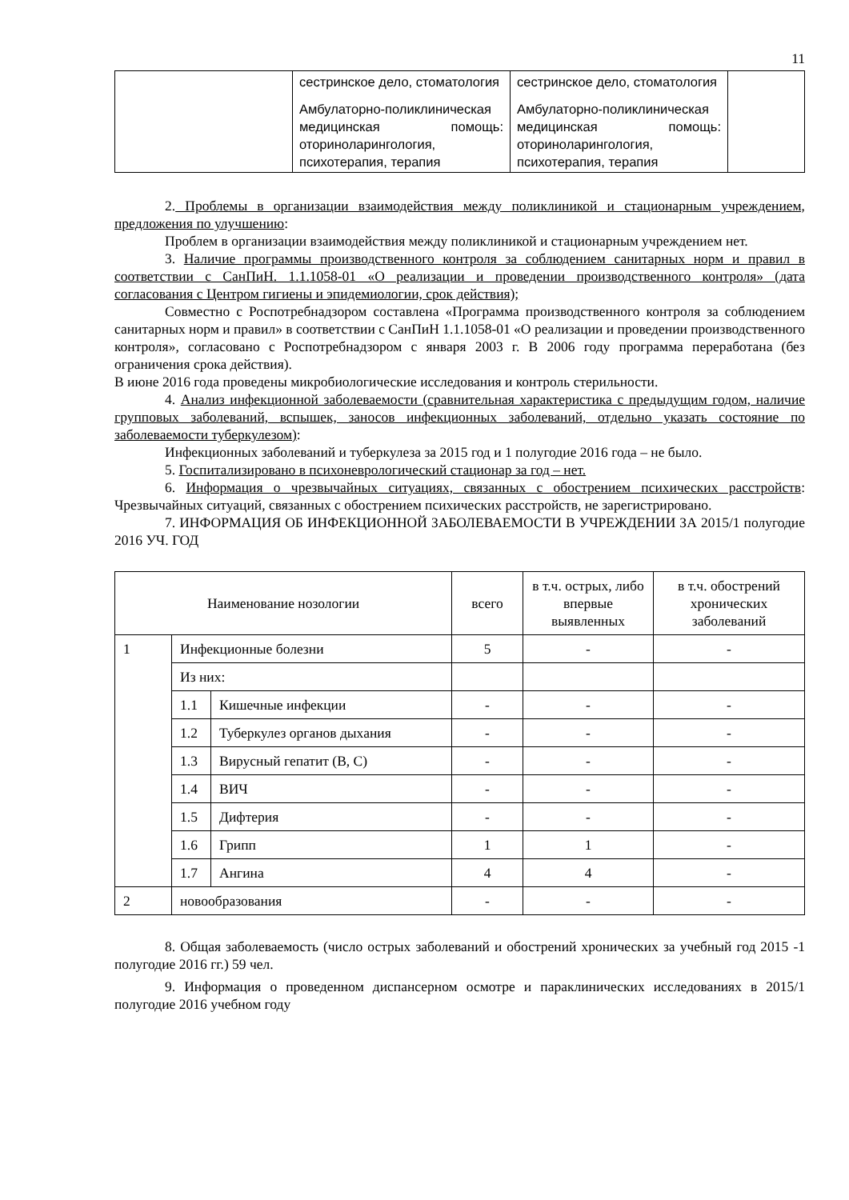11
| | сестринское дело, стоматология Амбулаторно-поликлиническая медицинская помощь: оториноларингология, психотерапия, терапия | сестринское дело, стоматология Амбулаторно-поликлиническая медицинская помощь: оториноларингология, психотерапия, терапия | |
2. Проблемы в организации взаимодействия между поликлиникой и стационарным учреждением, предложения по улучшению:
Проблем в организации взаимодействия между поликлиникой и стационарным учреждением нет.
3. Наличие программы производственного контроля за соблюдением санитарных норм и правил в соответствии с СанПиН. 1.1.1058-01 «О реализации и проведении производственного контроля» (дата согласования с Центром гигиены и эпидемиологии, срок действия);
Совместно с Роспотребнадзором составлена «Программа производственного контроля за соблюдением санитарных норм и правил» в соответствии с СанПиН 1.1.1058-01 «О реализации и проведении производственного контроля», согласовано с Роспотребнадзором с января 2003 г. В 2006 году программа переработана (без ограничения срока действия).
В июне 2016 года проведены микробиологические исследования и контроль стерильности.
4. Анализ инфекционной заболеваемости (сравнительная характеристика с предыдущим годом, наличие групповых заболеваний, вспышек, заносов инфекционных заболеваний, отдельно указать состояние по заболеваемости туберкулезом):
Инфекционных заболеваний и туберкулеза за 2015 год и 1 полугодие 2016 года – не было.
5. Госпитализировано в психоневрологический стационар за год – нет.
6. Информация о чрезвычайных ситуациях, связанных с обострением психических расстройств: Чрезвычайных ситуаций, связанных с обострением психических расстройств, не зарегистрировано.
7. ИНФОРМАЦИЯ ОБ ИНФЕКЦИОННОЙ ЗАБОЛЕВАЕМОСТИ В УЧРЕЖДЕНИИ ЗА 2015/1 полугодие 2016 УЧ. ГОД
| Наименование нозологии | | | всего | в т.ч. острых, либо впервые выявленных | в т.ч. обострений хронических заболеваний |
| --- | --- | --- | --- | --- | --- |
| 1 | Инфекционные болезни | | 5 | - | - |
| | Из них: | | | | |
| | 1.1 | Кишечные инфекции | - | - | - |
| | 1.2 | Туберкулез органов дыхания | - | - | - |
| | 1.3 | Вирусный гепатит (В, С) | - | - | - |
| | 1.4 | ВИЧ | - | - | - |
| | 1.5 | Дифтерия | - | - | - |
| | 1.6 | Грипп | 1 | 1 | - |
| | 1.7 | Ангина | 4 | 4 | - |
| 2 | новообразования | | - | - | - |
8. Общая заболеваемость (число острых заболеваний и обострений хронических за учебный год 2015 -1 полугодие 2016 гг.) 59 чел.
9. Информация о проведенном диспансерном осмотре и параклинических исследованиях в 2015/1 полугодие 2016 учебном году